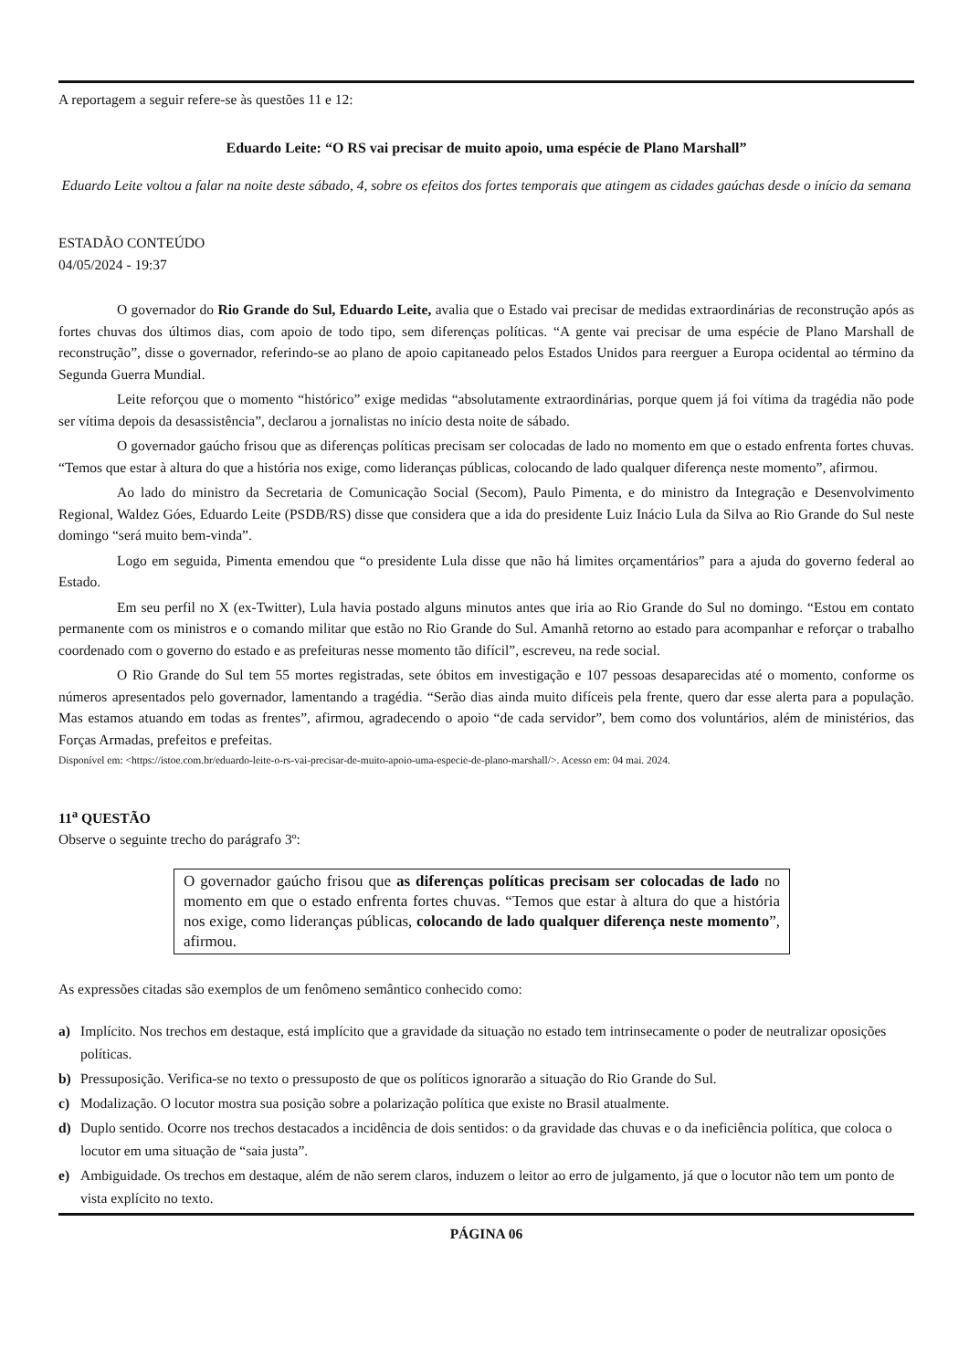A reportagem a seguir refere-se às questões 11 e 12:
Eduardo Leite: “O RS vai precisar de muito apoio, uma espécie de Plano Marshall”
Eduardo Leite voltou a falar na noite deste sábado, 4, sobre os efeitos dos fortes temporais que atingem as cidades gaúchas desde o início da semana
ESTADÃO CONTEÚDO
04/05/2024 - 19:37
O governador do Rio Grande do Sul, Eduardo Leite, avalia que o Estado vai precisar de medidas extraordinárias de reconstrução após as fortes chuvas dos últimos dias, com apoio de todo tipo, sem diferenças políticas. “A gente vai precisar de uma espécie de Plano Marshall de reconstrução”, disse o governador, referindo-se ao plano de apoio capitaneado pelos Estados Unidos para reerguer a Europa ocidental ao término da Segunda Guerra Mundial.
Leite reforçou que o momento “histórico” exige medidas “absolutamente extraordinárias, porque quem já foi vítima da tragédia não pode ser vítima depois da desassistência”, declarou a jornalistas no início desta noite de sábado.
O governador gaúcho frisou que as diferenças políticas precisam ser colocadas de lado no momento em que o estado enfrenta fortes chuvas. “Temos que estar à altura do que a história nos exige, como lideranças públicas, colocando de lado qualquer diferença neste momento”, afirmou.
Ao lado do ministro da Secretaria de Comunicação Social (Secom), Paulo Pimenta, e do ministro da Integração e Desenvolvimento Regional, Waldez Góes, Eduardo Leite (PSDB/RS) disse que considera que a ida do presidente Luiz Inácio Lula da Silva ao Rio Grande do Sul neste domingo “será muito bem-vinda”.
Logo em seguida, Pimenta emendou que “o presidente Lula disse que não há limites orçamentários” para a ajuda do governo federal ao Estado.
Em seu perfil no X (ex-Twitter), Lula havia postado alguns minutos antes que iria ao Rio Grande do Sul no domingo. “Estou em contato permanente com os ministros e o comando militar que estão no Rio Grande do Sul. Amanhã retorno ao estado para acompanhar e reforçar o trabalho coordenado com o governo do estado e as prefeituras nesse momento tão difícil”, escreveu, na rede social.
O Rio Grande do Sul tem 55 mortes registradas, sete óbitos em investigação e 107 pessoas desaparecidas até o momento, conforme os números apresentados pelo governador, lamentando a tragédia. “Serão dias ainda muito difíceis pela frente, quero dar esse alerta para a população. Mas estamos atuando em todas as frentes”, afirmou, agradecendo o apoio “de cada servidor”, bem como dos voluntários, além de ministérios, das Forças Armadas, prefeitos e prefeitas.
Disponível em: <https://istoe.com.br/eduardo-leite-o-rs-vai-precisar-de-muito-apoio-uma-especie-de-plano-marshall/>. Acesso em: 04 mai. 2024.
11<sup>a</sup> QUESTÃO
Observe o seguinte trecho do parágrafo 3º:
O governador gaúcho frisou que as diferenças políticas precisam ser colocadas de lado no momento em que o estado enfrenta fortes chuvas. “Temos que estar à altura do que a história nos exige, como lideranças públicas, colocando de lado qualquer diferença neste momento”, afirmou.
As expressões citadas são exemplos de um fenômeno semântico conhecido como:
a) Implícito. Nos trechos em destaque, está implícito que a gravidade da situação no estado tem intrinsecamente o poder de neutralizar oposições políticas.
b) Pressuposição. Verifica-se no texto o pressuposto de que os políticos ignorarão a situação do Rio Grande do Sul.
c) Modalização. O locutor mostra sua posição sobre a polarização política que existe no Brasil atualmente.
d) Duplo sentido. Ocorre nos trechos destacados a incidência de dois sentidos: o da gravidade das chuvas e o da ineficiência política, que coloca o locutor em uma situação de “saia justa”.
e) Ambiguidade. Os trechos em destaque, além de não serem claros, induzem o leitor ao erro de julgamento, já que o locutor não tem um ponto de vista explícito no texto.
PÁGINA 06